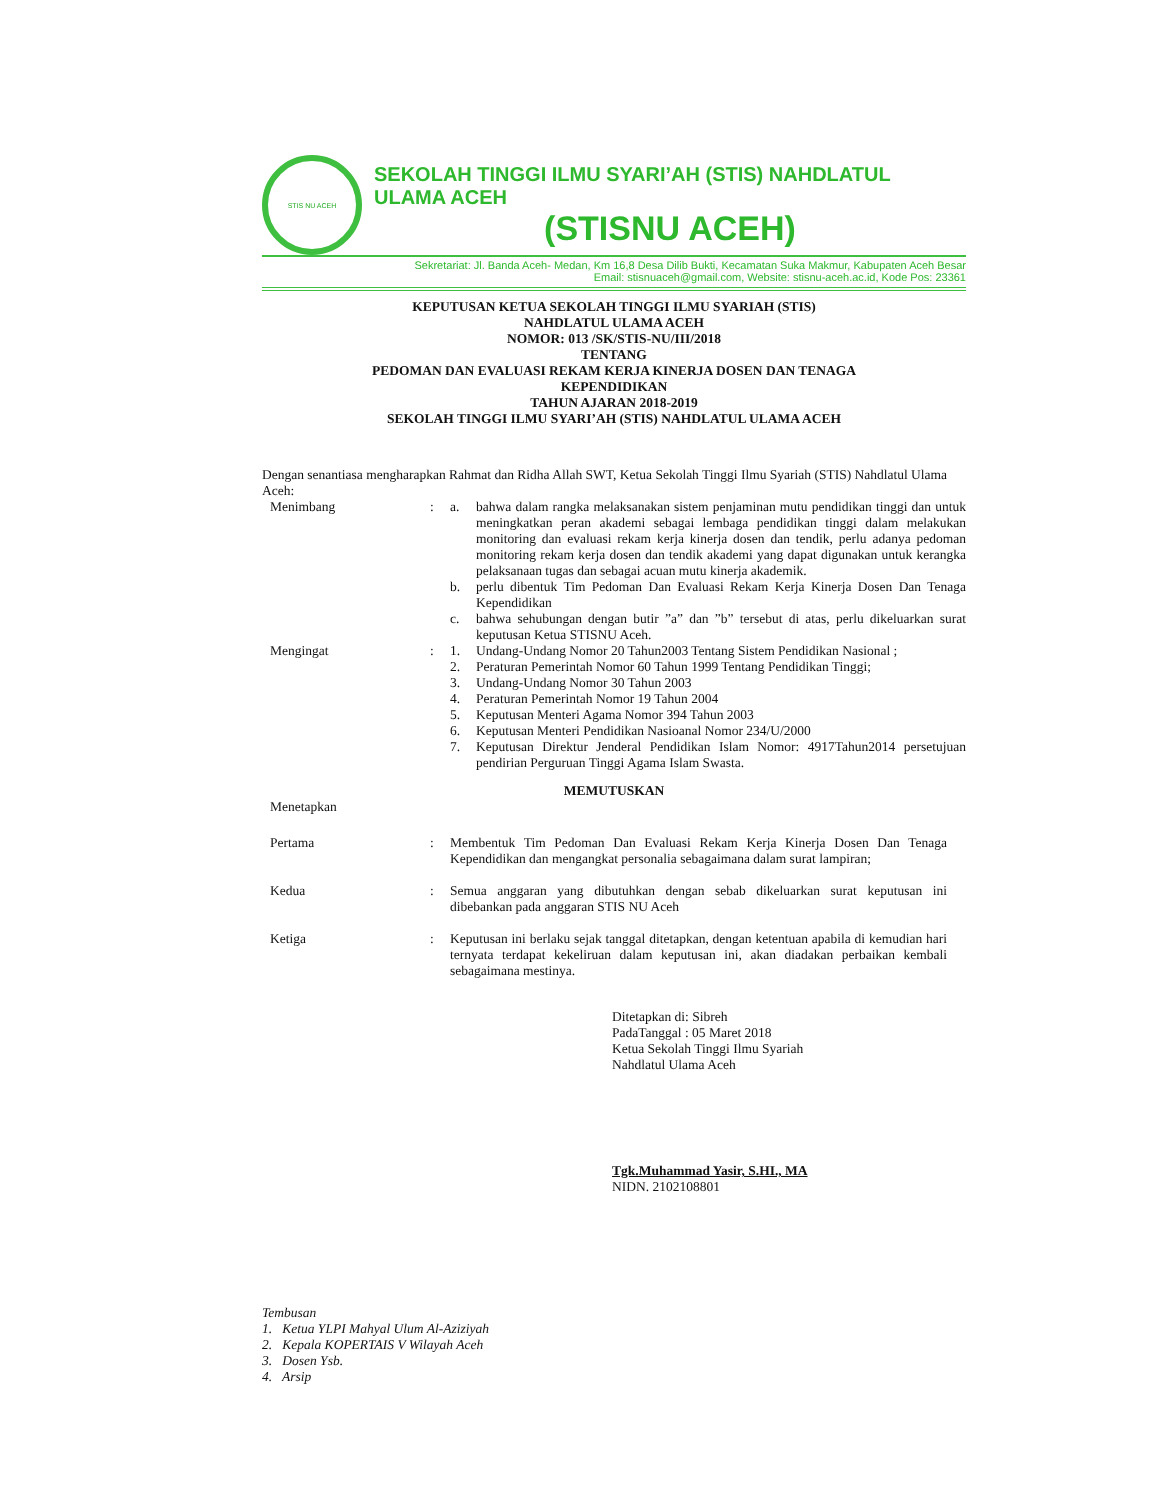STIS NU ACEH
SEKOLAH TINGGI ILMU SYARI’AH (STIS) NAHDLATUL ULAMA ACEH
(STISNU ACEH)
Sekretariat: Jl. Banda Aceh- Medan, Km 16,8 Desa Dilib Bukti, Kecamatan Suka Makmur, Kabupaten Aceh Besar
Email: stisnuaceh@gmail.com, Website: stisnu-aceh.ac.id, Kode Pos: 23361
KEPUTUSAN KETUA SEKOLAH TINGGI ILMU SYARIAH (STIS)
NAHDLATUL ULAMA ACEH
NOMOR: 013 /SK/STIS-NU/III/2018
TENTANG
PEDOMAN DAN EVALUASI REKAM KERJA KINERJA DOSEN DAN TENAGA
KEPENDIDIKAN
TAHUN AJARAN 2018-2019
SEKOLAH TINGGI ILMU SYARI’AH (STIS) NAHDLATUL ULAMA ACEH
Dengan senantiasa mengharapkan Rahmat dan Ridha Allah SWT, Ketua Sekolah Tinggi Ilmu Syariah (STIS) Nahdlatul Ulama Aceh:
| Menimbang | : | a. | bahwa dalam rangka melaksanakan sistem penjaminan mutu pendidikan tinggi dan untuk meningkatkan peran akademi sebagai lembaga pendidikan tinggi dalam melakukan monitoring dan evaluasi rekam kerja kinerja dosen dan tendik, perlu adanya pedoman monitoring rekam kerja dosen dan tendik akademi yang dapat digunakan untuk kerangka pelaksanaan tugas dan sebagai acuan mutu kinerja akademik. |
| | | b. | perlu dibentuk Tim Pedoman Dan Evaluasi Rekam Kerja Kinerja Dosen Dan Tenaga Kependidikan |
| | | c. | bahwa sehubungan dengan butir ”a” dan ”b” tersebut di atas, perlu dikeluarkan surat keputusan Ketua STISNU Aceh. |
| Mengingat | : | 1. | Undang-Undang Nomor 20 Tahun2003 Tentang Sistem Pendidikan Nasional ; |
| | | 2. | Peraturan Pemerintah Nomor 60 Tahun 1999 Tentang Pendidikan Tinggi; |
| | | 3. | Undang-Undang Nomor 30 Tahun 2003 |
| | | 4. | Peraturan Pemerintah Nomor 19 Tahun 2004 |
| | | 5. | Keputusan Menteri Agama Nomor 394 Tahun 2003 |
| | | 6. | Keputusan Menteri Pendidikan Nasioanal Nomor 234/U/2000 |
| | | 7. | Keputusan Direktur Jenderal Pendidikan Islam Nomor: 4917Tahun2014 persetujuan pendirian Perguruan Tinggi Agama Islam Swasta. |
MEMUTUSKAN
| Menetapkan | | |
| Pertama | : | Membentuk Tim Pedoman Dan Evaluasi Rekam Kerja Kinerja Dosen Dan Tenaga Kependidikan dan mengangkat personalia sebagaimana dalam surat lampiran; |
| Kedua | : | Semua anggaran yang dibutuhkan dengan sebab dikeluarkan surat keputusan ini dibebankan pada anggaran STIS NU Aceh |
| Ketiga | : | Keputusan ini berlaku sejak tanggal ditetapkan, dengan ketentuan apabila di kemudian hari ternyata terdapat kekeliruan dalam keputusan ini, akan diadakan perbaikan kembali sebagaimana mestinya. |
Ditetapkan di: Sibreh
PadaTanggal : 05 Maret 2018
Ketua Sekolah Tinggi Ilmu Syariah
Nahdlatul Ulama Aceh
Tgk.Muhammad Yasir, S.HI., MA
NIDN. 2102108801
Tembusan
1. Ketua YLPI Mahyal Ulum Al-Aziziyah
2. Kepala KOPERTAIS V Wilayah Aceh
3. Dosen Ysb.
4. Arsip